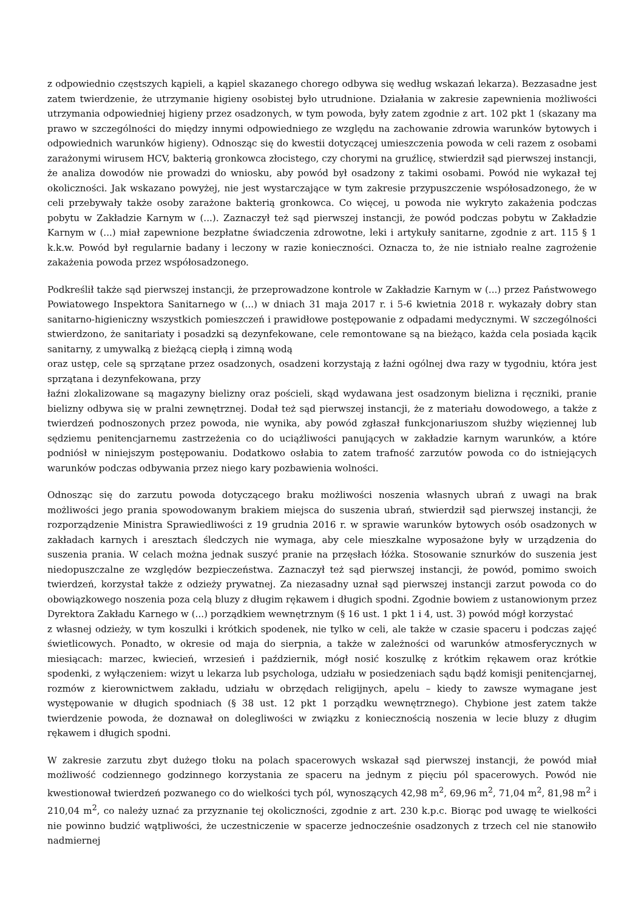z odpowiednio częstszych kąpieli, a kąpiel skazanego chorego odbywa się według wskazań lekarza). Bezzasadne jest zatem twierdzenie, że utrzymanie higieny osobistej było utrudnione. Działania w zakresie zapewnienia możliwości utrzymania odpowiedniej higieny przez osadzonych, w tym powoda, były zatem zgodnie z art. 102 pkt 1 (skazany ma prawo w szczególności do między innymi odpowiedniego ze względu na zachowanie zdrowia warunków bytowych i odpowiednich warunków higieny). Odnosząc się do kwestii dotyczącej umieszczenia powoda w celi razem z osobami zarażonymi wirusem HCV, bakterią gronkowca złocistego, czy chorymi na gruźlicę, stwierdził sąd pierwszej instancji, że analiza dowodów nie prowadzi do wniosku, aby powód był osadzony z takimi osobami. Powód nie wykazał tej okoliczności. Jak wskazano powyżej, nie jest wystarczające w tym zakresie przypuszczenie współosadzonego, że w celi przebywały także osoby zarażone bakterią gronkowca. Co więcej, u powoda nie wykryto zakażenia podczas pobytu w Zakładzie Karnym w (...). Zaznaczył też sąd pierwszej instancji, że powód podczas pobytu w Zakładzie Karnym w (...) miał zapewnione bezpłatne świadczenia zdrowotne, leki i artykuły sanitarne, zgodnie z art. 115 § 1 k.k.w. Powód był regularnie badany i leczony w razie konieczności. Oznacza to, że nie istniało realne zagrożenie zakażenia powoda przez współosadzonego.
Podkreślił także sąd pierwszej instancji, że przeprowadzone kontrole w Zakładzie Karnym w (...) przez Państwowego Powiatowego Inspektora Sanitarnego w (...) w dniach 31 maja 2017 r. i 5-6 kwietnia 2018 r. wykazały dobry stan sanitarno-higieniczny wszystkich pomieszczeń i prawidłowe postępowanie z odpadami medycznymi. W szczególności stwierdzono, że sanitariaty i posadzki są dezynfekowane, cele remontowane są na bieżąco, każda cela posiada kącik sanitarny, z umywalką z bieżącą ciepłą i zimną wodą
oraz ustęp, cele są sprzątane przez osadzonych, osadzeni korzystają z łaźni ogólnej dwa razy w tygodniu, która jest sprzątana i dezynfekowana, przy
łaźni zlokalizowane są magazyny bielizny oraz pościeli, skąd wydawana jest osadzonym bielizna i ręczniki, pranie bielizny odbywa się w pralni zewnętrznej. Dodał też sąd pierwszej instancji, że z materiału dowodowego, a także z twierdzeń podnoszonych przez powoda, nie wynika, aby powód zgłaszał funkcjonariuszom służby więziennej lub sędziemu penitencjarnemu zastrzeżenia co do uciążliwości panujących w zakładzie karnym warunków, a które podniósł w niniejszym postępowaniu. Dodatkowo osłabia to zatem trafność zarzutów powoda co do istniejących warunków podczas odbywania przez niego kary pozbawienia wolności.
Odnosząc się do zarzutu powoda dotyczącego braku możliwości noszenia własnych ubrań z uwagi na brak możliwości jego prania spowodowanym brakiem miejsca do suszenia ubrań, stwierdził sąd pierwszej instancji, że rozporządzenie Ministra Sprawiedliwości z 19 grudnia 2016 r. w sprawie warunków bytowych osób osadzonych w zakładach karnych i aresztach śledczych nie wymaga, aby cele mieszkalne wyposażone były w urządzenia do suszenia prania. W celach można jednak suszyć pranie na przęsłach łóżka. Stosowanie sznurków do suszenia jest niedopuszczalne ze względów bezpieczeństwa. Zaznaczył też sąd pierwszej instancji, że powód, pomimo swoich twierdzeń, korzystał także z odzieży prywatnej. Za niezasadny uznał sąd pierwszej instancji zarzut powoda co do obowiązkowego noszenia poza celą bluzy z długim rękawem i długich spodni. Zgodnie bowiem z ustanowionym przez Dyrektora Zakładu Karnego w (...) porządkiem wewnętrznym (§ 16 ust. 1 pkt 1 i 4, ust. 3) powód mógł korzystać
z własnej odzieży, w tym koszulki i krótkich spodenek, nie tylko w celi, ale także w czasie spaceru i podczas zajęć świetlicowych. Ponadto, w okresie od maja do sierpnia, a także w zależności od warunków atmosferycznych w miesiącach: marzec, kwiecień, wrzesień i październik, mógł nosić koszulkę z krótkim rękawem oraz krótkie spodenki, z wyłączeniem: wizyt u lekarza lub psychologa, udziału w posiedzeniach sądu bądź komisji penitencjarnej, rozmów z kierownictwem zakładu, udziału w obrzędach religijnych, apelu – kiedy to zawsze wymagane jest występowanie w długich spodniach (§ 38 ust. 12 pkt 1 porządku wewnętrznego). Chybione jest zatem także twierdzenie powoda, że doznawał on dolegliwości w związku z koniecznością noszenia w lecie bluzy z długim rękawem i długich spodni.
W zakresie zarzutu zbyt dużego tłoku na polach spacerowych wskazał sąd pierwszej instancji, że powód miał możliwość codziennego godzinnego korzystania ze spaceru na jednym z pięciu pól spacerowych. Powód nie kwestionował twierdzeń pozwanego co do wielkości tych pól, wynoszących 42,98 m<sup>2</sup>, 69,96 m<sup>2</sup>, 71,04 m<sup>2</sup>, 81,98 m<sup>2</sup> i 210,04 m<sup>2</sup>, co należy uznać za przyznanie tej okoliczności, zgodnie z art. 230 k.p.c. Biorąc pod uwagę te wielkości nie powinno budzić wątpliwości, że uczestniczenie w spacerze jednocześnie osadzonych z trzech cel nie stanowiło nadmiernej